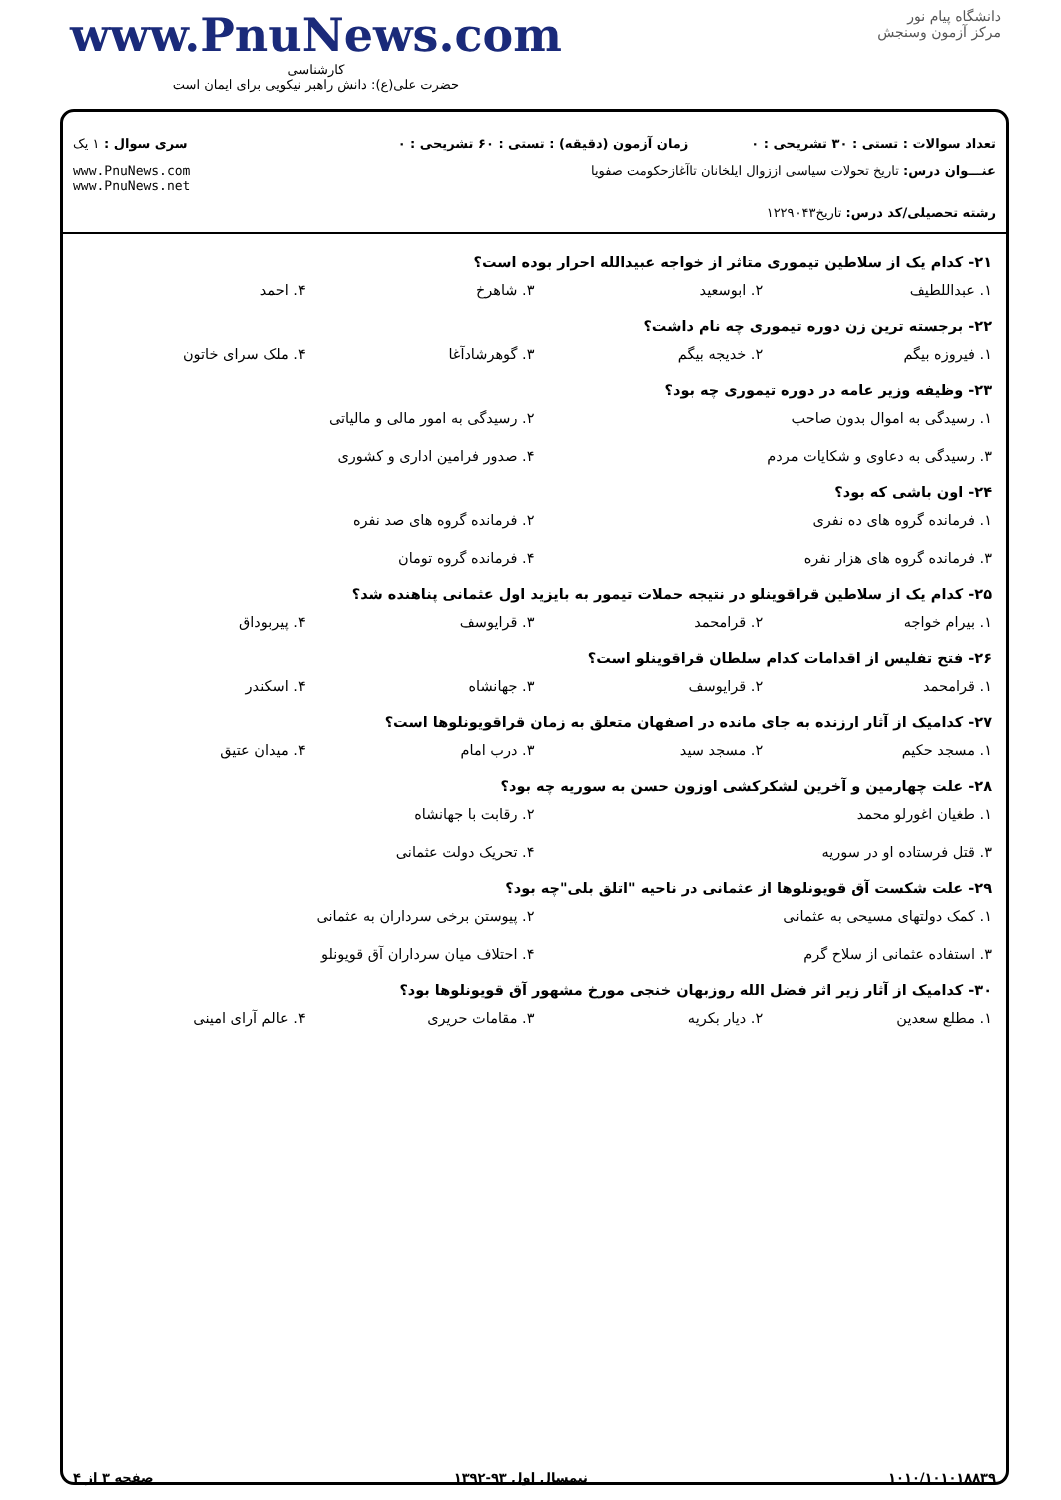www.PnuNews.com
کارشناسی
حضرت علی(ع): دانش راهبر نیکویی برای ایمان است
دانشگاه پیام نور
مرکز آزمون وسنجش
تعداد سوالات : تستی : ۳۰ تشریحی : ۰
زمان آزمون (دقیقه) : تستی : ۶۰ تشریحی : ۰
سری سوال : ۱ یک
عنـــوان درس: تاریخ تحولات سیاسی اززوال ایلخانان تاآغازحکومت صفویا
www.PnuNews.com
www.PnuNews.net
رشته تحصیلی/کد درس: تاریخ۱۲۲۹۰۴۳
۲۱- کدام یک از سلاطین تیموری متاثر از خواجه عبیدالله احرار بوده است؟
۱. عبداللطیف ۲. ابوسعید ۳. شاهرخ ۴. احمد
۲۲- برجسته ترین زن دوره تیموری چه نام داشت؟
۱. فیروزه بیگم ۲. خدیجه بیگم ۳. گوهرشادآغا ۴. ملک سرای خاتون
۲۳- وظیفه وزیر عامه در دوره تیموری چه بود؟
۱. رسیدگی به اموال بدون صاحب ۲. رسیدگی به امور مالی و مالیاتی ۳. رسیدگی به دعاوی و شکایات مردم ۴. صدور فرامین اداری و کشوری
۲۴- اون باشی که بود؟
۱. فرمانده گروه های ده نفری ۲. فرمانده گروه های صد نفره ۳. فرمانده گروه های هزار نفره ۴. فرمانده گروه تومان
۲۵- کدام یک از سلاطین قراقوینلو در نتیجه حملات تیمور به بایزید اول عثمانی پناهنده شد؟
۱. بیرام خواجه ۲. قرامحمد ۳. قرایوسف ۴. پیربوداق
۲۶- فتح تفلیس از اقدامات کدام سلطان قراقوینلو است؟
۱. قرامحمد ۲. قرایوسف ۳. جهانشاه ۴. اسکندر
۲۷- کدامیک از آثار ارزنده به جای مانده در اصفهان متعلق به زمان قراقویونلوها است؟
۱. مسجد حکیم ۲. مسجد سید ۳. درب امام ۴. میدان عتیق
۲۸- علت چهارمین و آخرین لشکرکشی اوزون حسن به سوریه چه بود؟
۱. طغیان اغورلو محمد ۲. رقابت با جهانشاه ۳. قتل فرستاده او در سوریه ۴. تحریک دولت عثمانی
۲۹- علت شکست آق قویونلوها از عثمانی در ناحیه "اتلق بلی"چه بود؟
۱. کمک دولتهای مسیحی به عثمانی ۲. پیوستن برخی سرداران به عثمانی ۳. استفاده عثمانی از سلاح گرم ۴. احتلاف میان سرداران آق قویونلو
۳۰- کدامیک از آثار زیر اثر فضل الله روزبهان خنجی مورخ مشهور آق قویونلوها بود؟
۱. مطلع سعدین ۲. دیار بکریه ۳. مقامات حریری ۴. عالم آرای امینی
۱۰۱۰/۱۰۱۰۱۸۸۳۹ نیمسال اول ۹۳-۱۳۹۲ صفحه ۳ از ۴